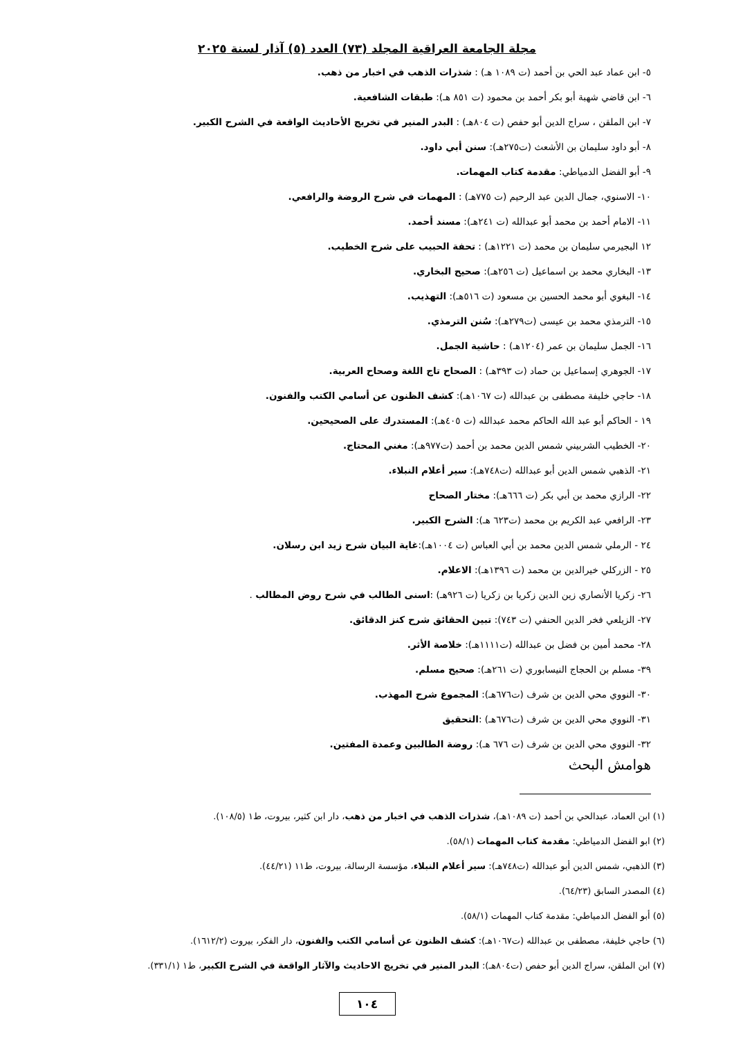مجلة الجامعة العراقية المجلد (٧٣) العدد (٥) آذار لسنة ٢٠٢٥
٥- ابن عماد عبد الحي بن أحمد (ت ١٠٨٩ هـ) : شذرات الذهب في اخبار من ذهب.
٦- ابن قاضي شهبة أبو بكر أحمد بن محمود (ت ٨٥١ هـ): طبقات الشافعية.
٧- ابن الملقن ، سراج الدين أبو حفص (ت ٨٠٤هـ) : البدر المنير في تخريج الأحاديث الواقعة في الشرح الكبير.
٨- أبو داود سليمان بن الأشعث (ت٢٧٥هـ): سنن أبي داود.
٩- أبو الفضل الدمياطي: مقدمة كتاب المهمات.
١٠- الاسنوي، جمال الدين عبد الرحيم (ت ٧٧٥هـ) : المهمات في شرح الروضة والرافعي.
١١- الامام أحمد بن محمد أبو عبدالله (ت ٢٤١هـ): مسند أحمد.
١٢ البجيرمي سليمان بن محمد (ت ١٢٢١هـ) : تحفة الحبيب على شرح الخطيب.
١٣- البخاري محمد بن اسماعيل (ت ٢٥٦هـ): صحيح البخاري.
١٤- البغوي أبو محمد الحسين بن مسعود (ت ٥١٦هـ): التهذيب.
١٥- الترمذي محمد بن عيسى (ت٢٧٩هـ): سُنن الترمذي.
١٦- الجمل سليمان بن عمر (١٢٠٤هـ) : حاشية الجمل.
١٧- الجوهري إسماعيل بن حماد (ت ٣٩٣هـ) : الصحاح تاج اللغة وصحاح العربية.
١٨- حاجي خليفة مصطفى بن عبدالله (ت ١٠٦٧هـ): كشف الظنون عن أسامي الكتب والفنون.
١٩ - الحاكم أبو عبد الله الحاكم محمد عبدالله (ت ٤٠٥هـ): المستدرك على الصحيحين.
٢٠- الخطيب الشربيني شمس الدين محمد بن أحمد (ت٩٧٧هـ): مغني المحتاج.
٢١- الذهبي شمس الدين أبو عبدالله (ت٧٤٨هـ): سير أعلام النبلاء.
٢٢- الرازي محمد بن أبي بكر (ت ٦٦٦هـ): مختار الصحاح
٢٣- الرافعي عبد الكريم بن محمد (ت٦٢٣ هـ): الشرح الكبير.
٢٤ - الرملي شمس الدين محمد بن أبي العباس (ت ١٠٠٤هـ):غاية البيان شرح زيد ابن رسلان.
٢٥ - الزركلي خيرالدين بن محمد (ت ١٣٩٦هـ): الاعلام.
٢٦- زكريا الأنصاري زين الدين زكريا بن زكريا (ت ٩٢٦هـ) :اسنى الطالب في شرح روض المطالب .
٢٧- الزيلعي فخر الدين الحنفي (ت ٧٤٣): تبين الحقائق شرح كنز الدقائق.
٢٨- محمد أمين بن فضل بن عبدالله (ت١١١١هـ): خلاصة الأثر.
٣٩- مسلم بن الحجاج النيسابوري (ت ٢٦١هـ): صحيح مسلم.
٣٠- النووي محي الدين بن شرف (ت٦٧٦هـ): المجموع شرح المهذب.
٣١- النووي محي الدين بن شرف (ت٦٧٦هـ) :التحقيق
٣٢- النووي محي الدين بن شرف (ت ٦٧٦ هـ): روضة الطالبين وعمدة المفتين.
هوامش البحث
(١) ابن العماد، عبدالحي بن أحمد (ت ١٠٨٩هـ)، شذرات الذهب في اخبار من ذهب، دار ابن كثير، بيروت، ط١ (١٠٨/٥).
(٢) ابو الفضل الدمياطي: مقدمة كتاب المهمات (٥٨/١).
(٣) الذهبي، شمس الدين أبو عبدالله (ت٧٤٨هـ): سير أعلام النبلاء، مؤسسة الرسالة، بيروت، ط١١ (٤٤/٢١).
(٤) المصدر السابق (٦٤/٢٣).
(٥) أبو الفضل الدمياطي: مقدمة كتاب المهمات (٥٨/١).
(٦) حاجي خليفة، مصطفى بن عبدالله (ت١٠٦٧هـ): كشف الظنون عن أسامي الكتب والفنون، دار الفكر، بيروت (١٦١٢/٢).
(٧) ابن الملقن، سراج الدين أبو حفص (ت٨٠٤هـ): البدر المنير في تخريج الاحاديث والآثار الواقعة في الشرح الكبير، ط١ (٣٣١/١).
١٠٤